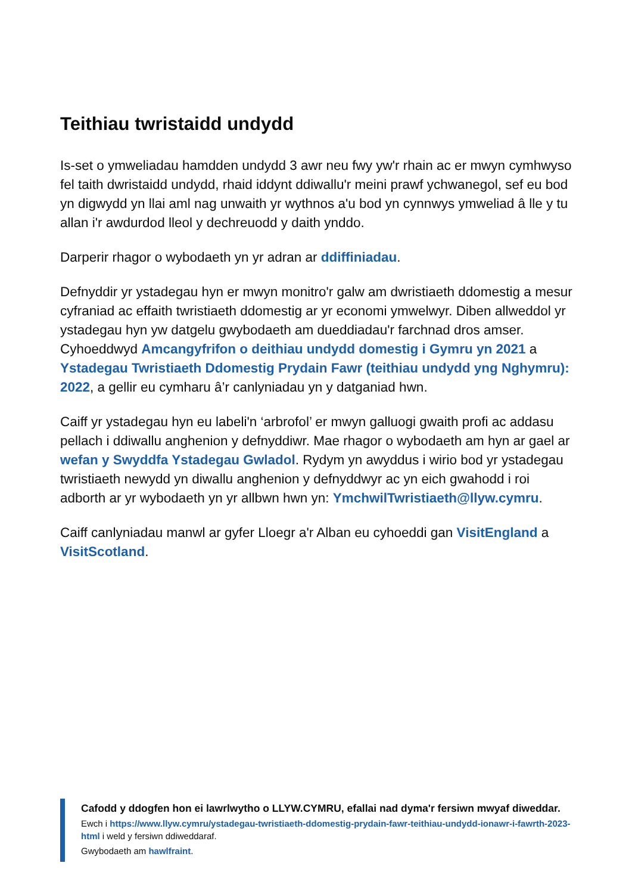Teithiau twristaidd undydd
Is-set o ymweliadau hamdden undydd 3 awr neu fwy yw'r rhain ac er mwyn cymhwyso fel taith dwristaidd undydd, rhaid iddynt ddiwallu'r meini prawf ychwanegol, sef eu bod yn digwydd yn llai aml nag unwaith yr wythnos a'u bod yn cynnwys ymweliad â lle y tu allan i'r awdurdod lleol y dechreuodd y daith ynddo.
Darperir rhagor o wybodaeth yn yr adran ar ddiffiniadau.
Defnyddir yr ystadegau hyn er mwyn monitro'r galw am dwristiaeth ddomestig a mesur cyfraniad ac effaith twristiaeth ddomestig ar yr economi ymwelwyr. Diben allweddol yr ystadegau hyn yw datgelu gwybodaeth am dueddiadau'r farchnad dros amser. Cyhoeddwyd Amcangyfrifon o deithiau undydd domestig i Gymru yn 2021 a Ystadegau Twristiaeth Ddomestig Prydain Fawr (teithiau undydd yng Nghymru): 2022, a gellir eu cymharu â’r canlyniadau yn y datganiad hwn.
Caiff yr ystadegau hyn eu labeli'n ‘arbrofol’ er mwyn galluogi gwaith profi ac addasu pellach i ddiwallu anghenion y defnyddiwr. Mae rhagor o wybodaeth am hyn ar gael ar wefan y Swyddfa Ystadegau Gwladol. Rydym yn awyddus i wirio bod yr ystadegau twristiaeth newydd yn diwallu anghenion y defnyddwyr ac yn eich gwahodd i roi adborth ar yr wybodaeth yn yr allbwn hwn yn: YmchwilTwristiaeth@llyw.cymru.
Caiff canlyniadau manwl ar gyfer Lloegr a'r Alban eu cyhoeddi gan VisitEngland a VisitScotland.
Cafodd y ddogfen hon ei lawrlwytho o LLYW.CYMRU, efallai nad dyma'r fersiwn mwyaf diweddar.
Ewch i https://www.llyw.cymru/ystadegau-twristiaeth-ddomestig-prydain-fawr-teithiau-undydd-ionawr-i-fawrth-2023-html i weld y fersiwn ddiweddaraf.
Gwybodaeth am hawlfraint.